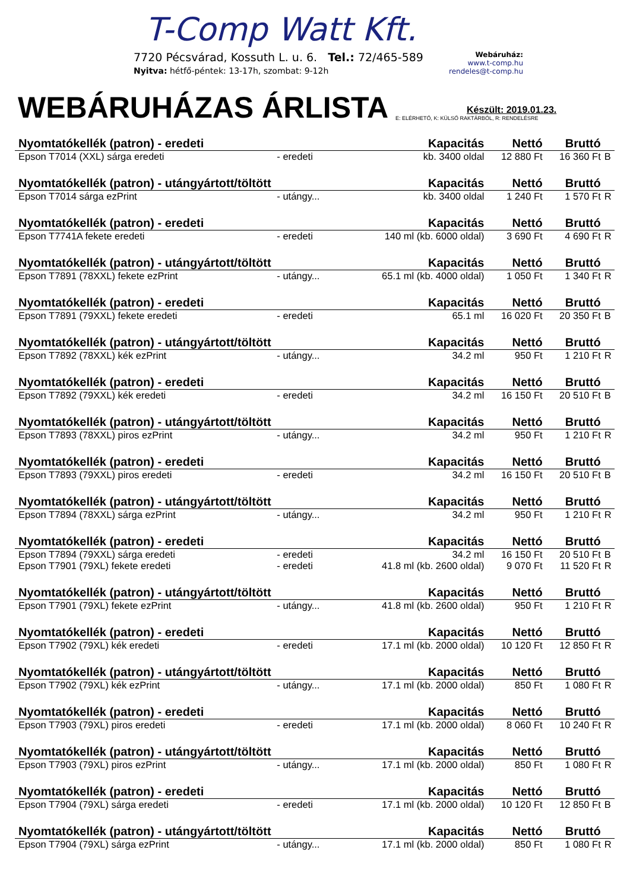T-Comp Watt Kft.
7720 Pécsvárad, Kossuth L. u. 6. Tel.: 72/465-589
Nyitva: hétfő-péntek: 13-17h, szombat: 9-12h
Webáruház:
www.t-comp.hu
rendeles@t-comp.hu
WEBÁRUHÁZAS ÁRLISTA
Készült: 2019.01.23.
E: ELÉRHETŐ, K: KÜLSŐ RAKTÁRBÓL, R: RENDELÉSRE
| Nyomtatókellék (patron) - eredeti | | Kapacitás | Nettó | Bruttó | |
| --- | --- | --- | --- | --- | --- |
| Epson T7014 (XXL) sárga eredeti | - eredeti | kb. 3400 oldal | 12 880 Ft | 16 360 Ft | B |
| Nyomtatókellék (patron) - utángyártott/töltött | | Kapacitás | Nettó | Bruttó | |
| Epson T7014 sárga ezPrint | - utángy... | kb. 3400 oldal | 1 240 Ft | 1 570 Ft | R |
| Nyomtatókellék (patron) - eredeti | | Kapacitás | Nettó | Bruttó | |
| Epson T7741A fekete eredeti | - eredeti | 140 ml (kb. 6000 oldal) | 3 690 Ft | 4 690 Ft | R |
| Nyomtatókellék (patron) - utángyártott/töltött | | Kapacitás | Nettó | Bruttó | |
| Epson T7891 (78XXL) fekete ezPrint | - utángy... | 65.1 ml (kb. 4000 oldal) | 1 050 Ft | 1 340 Ft | R |
| Nyomtatókellék (patron) - eredeti | | Kapacitás | Nettó | Bruttó | |
| Epson T7891 (79XXL) fekete eredeti | - eredeti | 65.1 ml | 16 020 Ft | 20 350 Ft | B |
| Nyomtatókellék (patron) - utángyártott/töltött | | Kapacitás | Nettó | Bruttó | |
| Epson T7892 (78XXL) kék ezPrint | - utángy... | 34.2 ml | 950 Ft | 1 210 Ft | R |
| Nyomtatókellék (patron) - eredeti | | Kapacitás | Nettó | Bruttó | |
| Epson T7892 (79XXL) kék eredeti | - eredeti | 34.2 ml | 16 150 Ft | 20 510 Ft | B |
| Nyomtatókellék (patron) - utángyártott/töltött | | Kapacitás | Nettó | Bruttó | |
| Epson T7893 (78XXL) piros ezPrint | - utángy... | 34.2 ml | 950 Ft | 1 210 Ft | R |
| Nyomtatókellék (patron) - eredeti | | Kapacitás | Nettó | Bruttó | |
| Epson T7893 (79XXL) piros eredeti | - eredeti | 34.2 ml | 16 150 Ft | 20 510 Ft | B |
| Nyomtatókellék (patron) - utángyártott/töltött | | Kapacitás | Nettó | Bruttó | |
| Epson T7894 (78XXL) sárga ezPrint | - utángy... | 34.2 ml | 950 Ft | 1 210 Ft | R |
| Nyomtatókellék (patron) - eredeti | | Kapacitás | Nettó | Bruttó | |
| Epson T7894 (79XXL) sárga eredeti | - eredeti | 34.2 ml | 16 150 Ft | 20 510 Ft | B |
| Epson T7901 (79XL) fekete eredeti | - eredeti | 41.8 ml (kb. 2600 oldal) | 9 070 Ft | 11 520 Ft | R |
| Nyomtatókellék (patron) - utángyártott/töltött | | Kapacitás | Nettó | Bruttó | |
| Epson T7901 (79XL) fekete ezPrint | - utángy... | 41.8 ml (kb. 2600 oldal) | 950 Ft | 1 210 Ft | R |
| Nyomtatókellék (patron) - eredeti | | Kapacitás | Nettó | Bruttó | |
| Epson T7902 (79XL) kék eredeti | - eredeti | 17.1 ml (kb. 2000 oldal) | 10 120 Ft | 12 850 Ft | R |
| Nyomtatókellék (patron) - utángyártott/töltött | | Kapacitás | Nettó | Bruttó | |
| Epson T7902 (79XL) kék ezPrint | - utángy... | 17.1 ml (kb. 2000 oldal) | 850 Ft | 1 080 Ft | R |
| Nyomtatókellék (patron) - eredeti | | Kapacitás | Nettó | Bruttó | |
| Epson T7903 (79XL) piros eredeti | - eredeti | 17.1 ml (kb. 2000 oldal) | 8 060 Ft | 10 240 Ft | R |
| Nyomtatókellék (patron) - utángyártott/töltött | | Kapacitás | Nettó | Bruttó | |
| Epson T7903 (79XL) piros ezPrint | - utángy... | 17.1 ml (kb. 2000 oldal) | 850 Ft | 1 080 Ft | R |
| Nyomtatókellék (patron) - eredeti | | Kapacitás | Nettó | Bruttó | |
| Epson T7904 (79XL) sárga eredeti | - eredeti | 17.1 ml (kb. 2000 oldal) | 10 120 Ft | 12 850 Ft | B |
| Nyomtatókellék (patron) - utángyártott/töltött | | Kapacitás | Nettó | Bruttó | |
| Epson T7904 (79XL) sárga ezPrint | - utángy... | 17.1 ml (kb. 2000 oldal) | 850 Ft | 1 080 Ft | R |